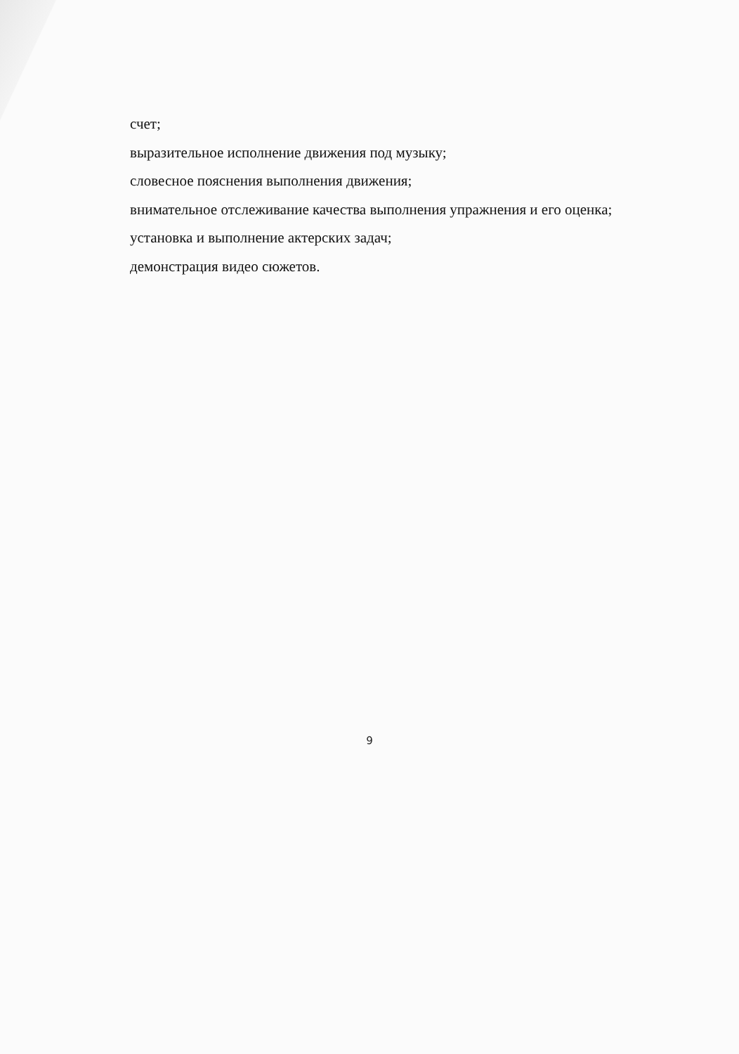счет;
выразительное исполнение движения под музыку;
словесное пояснения выполнения движения;
внимательное отслеживание качества выполнения упражнения и его оценка;
установка и выполнение актерских задач;
демонстрация видео сюжетов.
9